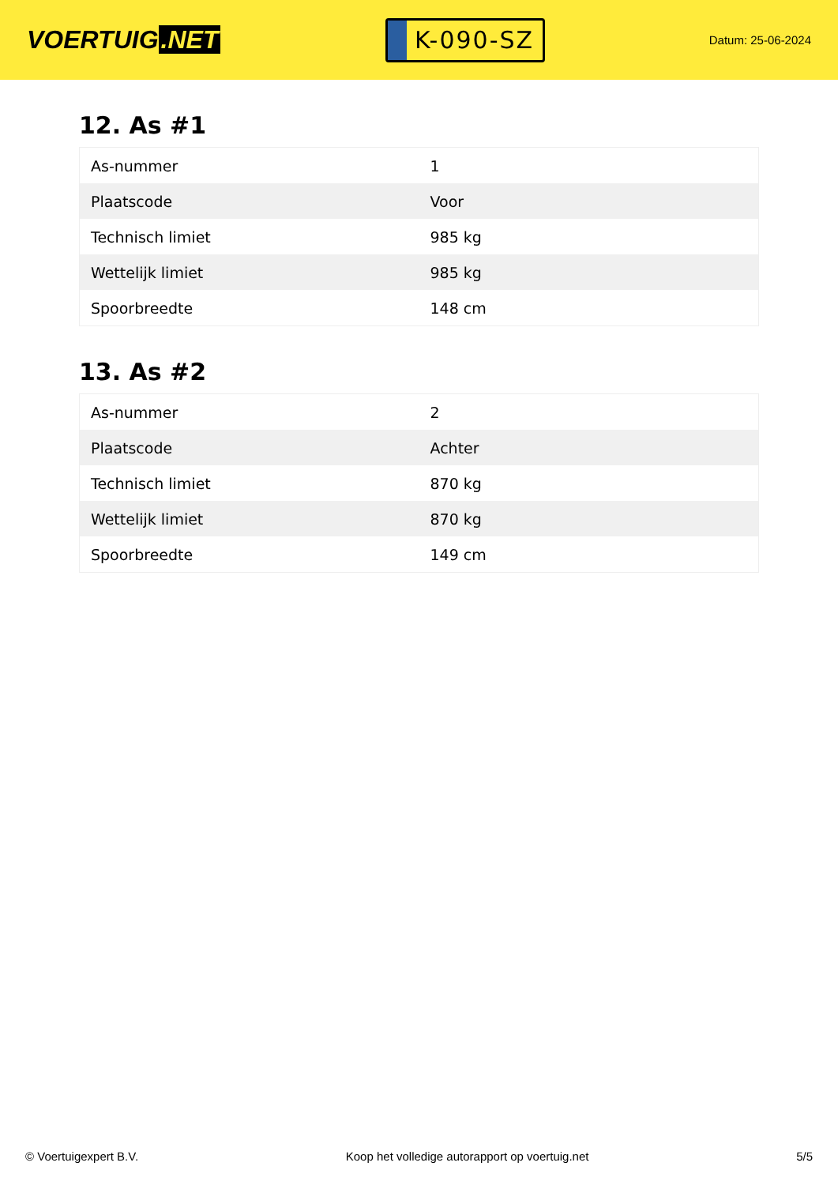VOERTUIG.NET
K-090-SZ
Datum: 25-06-2024
12. As #1
| As-nummer | 1 |
| Plaatscode | Voor |
| Technisch limiet | 985 kg |
| Wettelijk limiet | 985 kg |
| Spoorbreedte | 148 cm |
13. As #2
| As-nummer | 2 |
| Plaatscode | Achter |
| Technisch limiet | 870 kg |
| Wettelijk limiet | 870 kg |
| Spoorbreedte | 149 cm |
© Voertuigexpert B.V. Koop het volledige autorapport op voertuig.net 5/5